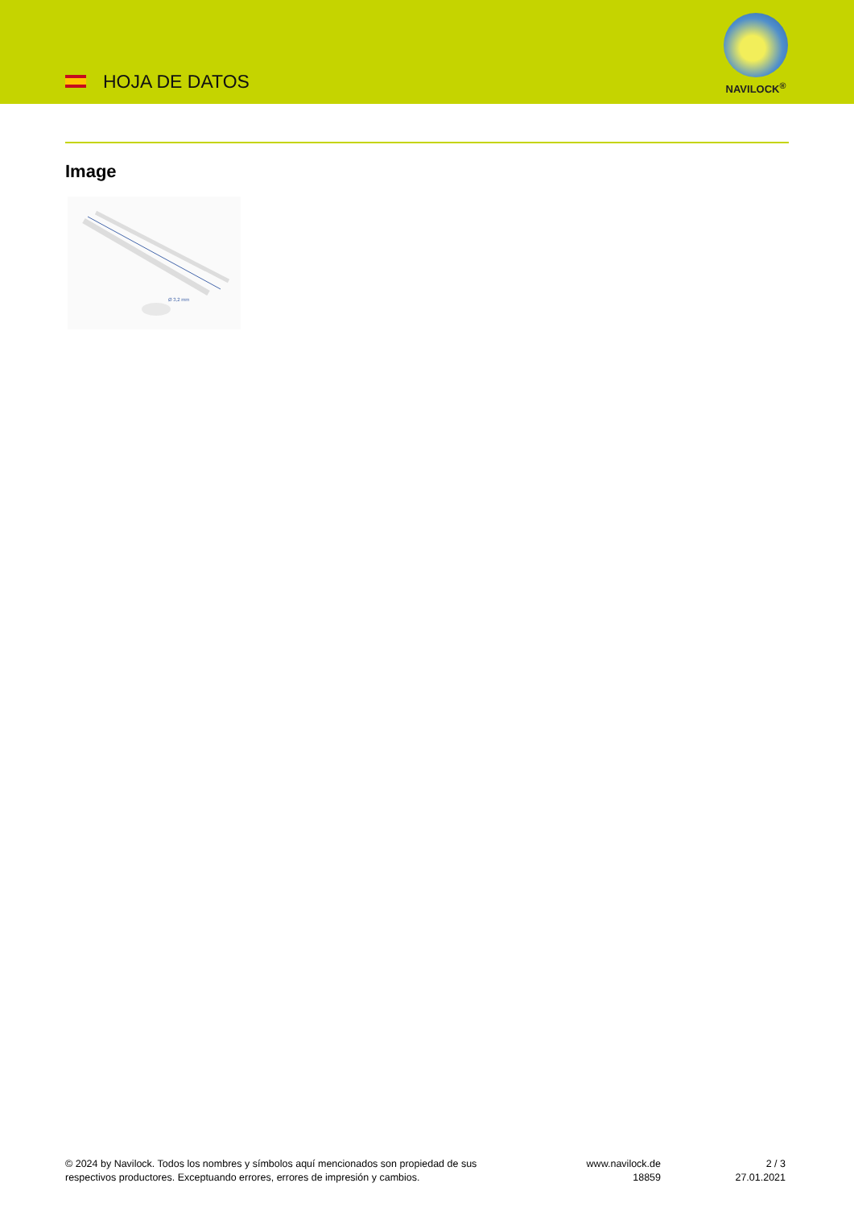HOJA DE DATOS
NAVILOCK<sup>®</sup>
Image
Ø 3,2 mm
© 2024 by Navilock. Todos los nombres y símbolos aquí mencionados son propiedad de sus respectivos productores. Exceptuando errores, errores de impresión y cambios.
www.navilock.de
18859
2 / 3
27.01.2021